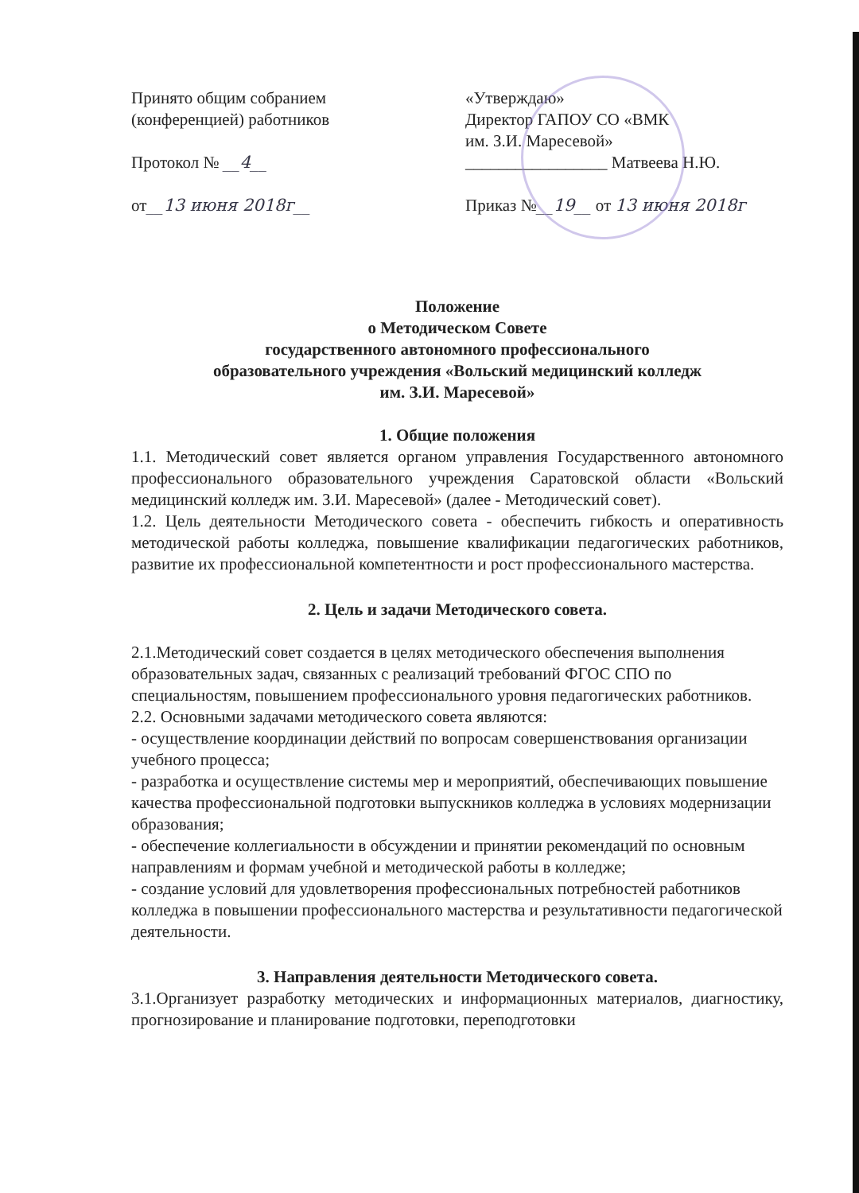Принято общим собранием
(конференцией) работников
Протокол № __4__
от__13 июня 2018г__
«Утверждаю»
Директор ГАПОУ СО «ВМК
им. З.И. Маресевой»
_________________ Матвеева Н.Ю.
Приказ №__19__ от 13 июня 2018г
Положение
о Методическом Совете
государственного автономного профессионального
образовательного учреждения «Вольский медицинский колледж
им. З.И. Маресевой»
1. Общие положения
1.1. Методический совет является органом управления Государственного автономного профессионального образовательного учреждения Саратовской области «Вольский медицинский колледж им. З.И. Маресевой» (далее - Методический совет).
1.2. Цель деятельности Методического совета - обеспечить гибкость и оперативность методической работы колледжа, повышение квалификации педагогических работников, развитие их профессиональной компетентности и рост профессионального мастерства.
2. Цель и задачи Методического совета.
2.1.Методический совет создается в целях методического обеспечения выполнения образовательных задач, связанных с реализаций требований ФГОС СПО по специальностям, повышением профессионального уровня педагогических работников.
2.2. Основными задачами методического совета являются:
- осуществление координации действий по вопросам совершенствования организации учебного процесса;
- разработка и осуществление системы мер и мероприятий, обеспечивающих повышение качества профессиональной подготовки выпускников колледжа в условиях модернизации образования;
- обеспечение коллегиальности в обсуждении и принятии рекомендаций по основным направлениям и формам учебной и методической работы в колледже;
- создание условий для удовлетворения профессиональных потребностей работников колледжа в повышении профессионального мастерства и результативности педагогической деятельности.
3. Направления деятельности Методического совета.
3.1.Организует разработку методических и информационных материалов, диагностику, прогнозирование и планирование подготовки, переподготовки